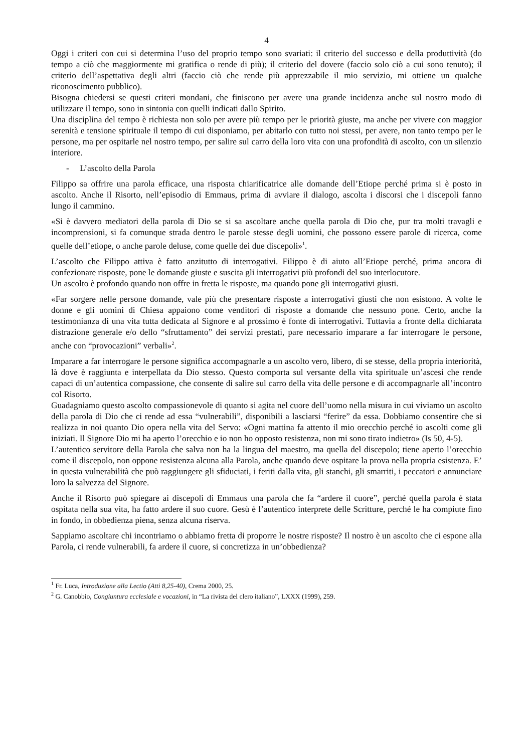4
Oggi i criteri con cui si determina l’uso del proprio tempo sono svariati: il criterio del successo e della produttività (do tempo a ciò che maggiormente mi gratifica o rende di più); il criterio del dovere (faccio solo ciò a cui sono tenuto); il criterio dell’aspettativa degli altri (faccio ciò che rende più apprezzabile il mio servizio, mi ottiene un qualche riconoscimento pubblico).
Bisogna chiedersi se questi criteri mondani, che finiscono per avere una grande incidenza anche sul nostro modo di utilizzare il tempo, sono in sintonia con quelli indicati dallo Spirito.
Una disciplina del tempo è richiesta non solo per avere più tempo per le priorità giuste, ma anche per vivere con maggior serenità e tensione spirituale il tempo di cui disponiamo, per abitarlo con tutto noi stessi, per avere, non tanto tempo per le persone, ma per ospitarle nel nostro tempo, per salire sul carro della loro vita con una profondità di ascolto, con un silenzio interiore.
- L’ascolto della Parola
Filippo sa offrire una parola efficace, una risposta chiarificatrice alle domande dell’Etiope perché prima si è posto in ascolto. Anche il Risorto, nell’episodio di Emmaus, prima di avviare il dialogo, ascolta i discorsi che i discepoli fanno lungo il cammino.
«Si è davvero mediatori della parola di Dio se si sa ascoltare anche quella parola di Dio che, pur tra molti travagli e incomprensioni, si fa comunque strada dentro le parole stesse degli uomini, che possono essere parole di ricerca, come quelle dell’etiope, o anche parole deluse, come quelle dei due discepoli»<sup>1</sup>.
L’ascolto che Filippo attiva è fatto anzitutto di interrogativi. Filippo è di aiuto all’Etiope perché, prima ancora di confezionare risposte, pone le domande giuste e suscita gli interrogativi più profondi del suo interlocutore.
Un ascolto è profondo quando non offre in fretta le risposte, ma quando pone gli interrogativi giusti.
«Far sorgere nelle persone domande, vale più che presentare risposte a interrogativi giusti che non esistono. A volte le donne e gli uomini di Chiesa appaiono come venditori di risposte a domande che nessuno pone. Certo, anche la testimonianza di una vita tutta dedicata al Signore e al prossimo è fonte di interrogativi. Tuttavia a fronte della dichiarata distrazione generale e/o dello “sfruttamento” dei servizi prestati, pare necessario imparare a far interrogare le persone, anche con “provocazioni” verbali»<sup>2</sup>.
Imparare a far interrogare le persone significa accompagnarle a un ascolto vero, libero, di se stesse, della propria interiorità, là dove è raggiunta e interpellata da Dio stesso. Questo comporta sul versante della vita spirituale un’ascesi che rende capaci di un’autentica compassione, che consente di salire sul carro della vita delle persone e di accompagnarle all’incontro col Risorto.
Guadagniamo questo ascolto compassionevole di quanto si agita nel cuore dell’uomo nella misura in cui viviamo un ascolto della parola di Dio che ci rende ad essa “vulnerabili”, disponibili a lasciarsi “ferire” da essa. Dobbiamo consentire che si realizza in noi quanto Dio opera nella vita del Servo: «Ogni mattina fa attento il mio orecchio perché io ascolti come gli iniziati. Il Signore Dio mi ha aperto l’orecchio e io non ho opposto resistenza, non mi sono tirato indietro» (Is 50, 4-5).
L’autentico servitore della Parola che salva non ha la lingua del maestro, ma quella del discepolo; tiene aperto l’orecchio come il discepolo, non oppone resistenza alcuna alla Parola, anche quando deve ospitare la prova nella propria esistenza. E’ in questa vulnerabilità che può raggiungere gli sfiduciati, i feriti dalla vita, gli stanchi, gli smarriti, i peccatori e annunciare loro la salvezza del Signore.
Anche il Risorto può spiegare ai discepoli di Emmaus una parola che fa “ardere il cuore”, perché quella parola è stata ospitata nella sua vita, ha fatto ardere il suo cuore. Gesù è l’autentico interprete delle Scritture, perché le ha compiute fino in fondo, in obbedienza piena, senza alcuna riserva.
Sappiamo ascoltare chi incontriamo o abbiamo fretta di proporre le nostre risposte? Il nostro è un ascolto che ci espone alla Parola, ci rende vulnerabili, fa ardere il cuore, si concretizza in un’obbedienza?
<sup>1</sup> Fr. Luca, Introduzione alla Lectio (Atti 8,25-40), Crema 2000, 25.
<sup>2</sup> G. Canobbio, Congiuntura ecclesiale e vocazioni, in “La rivista del clero italiano”, LXXX (1999), 259.